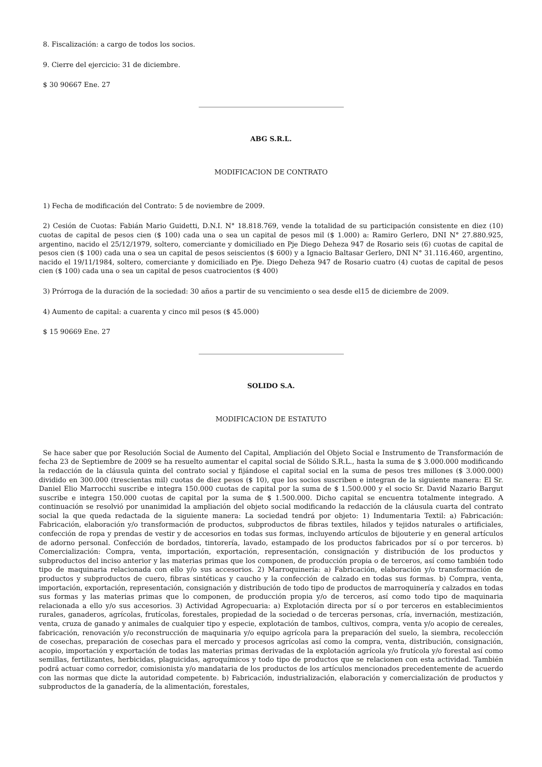8. Fiscalización: a cargo de todos los socios.
9. Cierre del ejercicio: 31 de diciembre.
$ 30 90667 Ene. 27
ABG S.R.L.
MODIFICACION DE CONTRATO
1) Fecha de modificación del Contrato: 5 de noviembre de 2009.
2) Cesión de Cuotas: Fabián Mario Guidetti, D.N.I. N° 18.818.769, vende la totalidad de su participación consistente en diez (10) cuotas de capital de pesos cien ($ 100) cada una o sea un capital de pesos mil ($ 1.000) a: Ramiro Gerlero, DNI N° 27.880.925, argentino, nacido el 25/12/1979, soltero, comerciante y domiciliado en Pje Diego Deheza 947 de Rosario seis (6) cuotas de capital de pesos cien ($ 100) cada una o sea un capital de pesos seiscientos ($ 600) y a Ignacio Baltasar Gerlero, DNI N° 31.116.460, argentino, nacido el 19/11/1984, soltero, comerciante y domiciliado en Pje. Diego Deheza 947 de Rosario cuatro (4) cuotas de capital de pesos cien ($ 100) cada una o sea un capital de pesos cuatrocientos ($ 400)
3) Prórroga de la duración de la sociedad: 30 años a partir de su vencimiento o sea desde el15 de diciembre de 2009.
4) Aumento de capital: a cuarenta y cinco mil pesos ($ 45.000)
$ 15 90669 Ene. 27
SOLIDO S.A.
MODIFICACION DE ESTATUTO
Se hace saber que por Resolución Social de Aumento del Capital, Ampliación del Objeto Social e Instrumento de Transformación de fecha 23 de Septiembre de 2009 se ha resuelto aumentar el capital social de Sólido S.R.L., hasta la suma de $ 3.000.000 modificando la redacción de la cláusula quinta del contrato social y fijándose el capital social en la suma de pesos tres millones ($ 3.000.000) dividido en 300.000 (trescientas mil) cuotas de diez pesos ($ 10), que los socios suscriben e integran de la siguiente manera: El Sr. Daniel Elio Marrocchi suscribe e integra 150.000 cuotas de capital por la suma de $ 1.500.000 y el socio Sr. David Nazario Bargut suscribe e integra 150.000 cuotas de capital por la suma de $ 1.500.000. Dicho capital se encuentra totalmente integrado. A continuación se resolvió por unanimidad la ampliación del objeto social modificando la redacción de la cláusula cuarta del contrato social la que queda redactada de la siguiente manera: La sociedad tendrá por objeto: 1) Indumentaria Textil: a) Fabricación: Fabricación, elaboración y/o transformación de productos, subproductos de fibras textiles, hilados y tejidos naturales o artificiales, confección de ropa y prendas de vestir y de accesorios en todas sus formas, incluyendo artículos de bijouterie y en general artículos de adorno personal. Confección de bordados, tintorería, lavado, estampado de los productos fabricados por sí o por terceros. b) Comercialización: Compra, venta, importación, exportación, representación, consignación y distribución de los productos y subproductos del inciso anterior y las materias primas que los componen, de producción propia o de terceros, así como también todo tipo de maquinaria relacionada con ello y/o sus accesorios. 2) Marroquinería: a) Fabricación, elaboración y/o transformación de productos y subproductos de cuero, fibras sintéticas y caucho y la confección de calzado en todas sus formas. b) Compra, venta, importación, exportación, representación, consignación y distribución de todo tipo de productos de marroquinería y calzados en todas sus formas y las materias primas que lo componen, de producción propia y/o de terceros, así como todo tipo de maquinaria relacionada a ello y/o sus accesorios. 3) Actividad Agropecuaria: a) Explotación directa por sí o por terceros en establecimientos rurales, ganaderos, agrícolas, frutícolas, forestales, propiedad de la sociedad o de terceras personas, cría, invernación, mestización, venta, cruza de ganado y animales de cualquier tipo y especie, explotación de tambos, cultivos, compra, venta y/o acopio de cereales, fabricación, renovación y/o reconstrucción de maquinaria y/o equipo agrícola para la preparación del suelo, la siembra, recolección de cosechas, preparación de cosechas para el mercado y procesos agrícolas así como la compra, venta, distribución, consignación, acopio, importación y exportación de todas las materias primas derivadas de la explotación agrícola y/o frutícola y/o forestal así como semillas, fertilizantes, herbicidas, plaguicidas, agroquímicos y todo tipo de productos que se relacionen con esta actividad. También podrá actuar como corredor, comisionista y/o mandataria de los productos de los artículos mencionados precedentemente de acuerdo con las normas que dicte la autoridad competente. b) Fabricación, industrialización, elaboración y comercialización de productos y subproductos de la ganadería, de la alimentación, forestales,